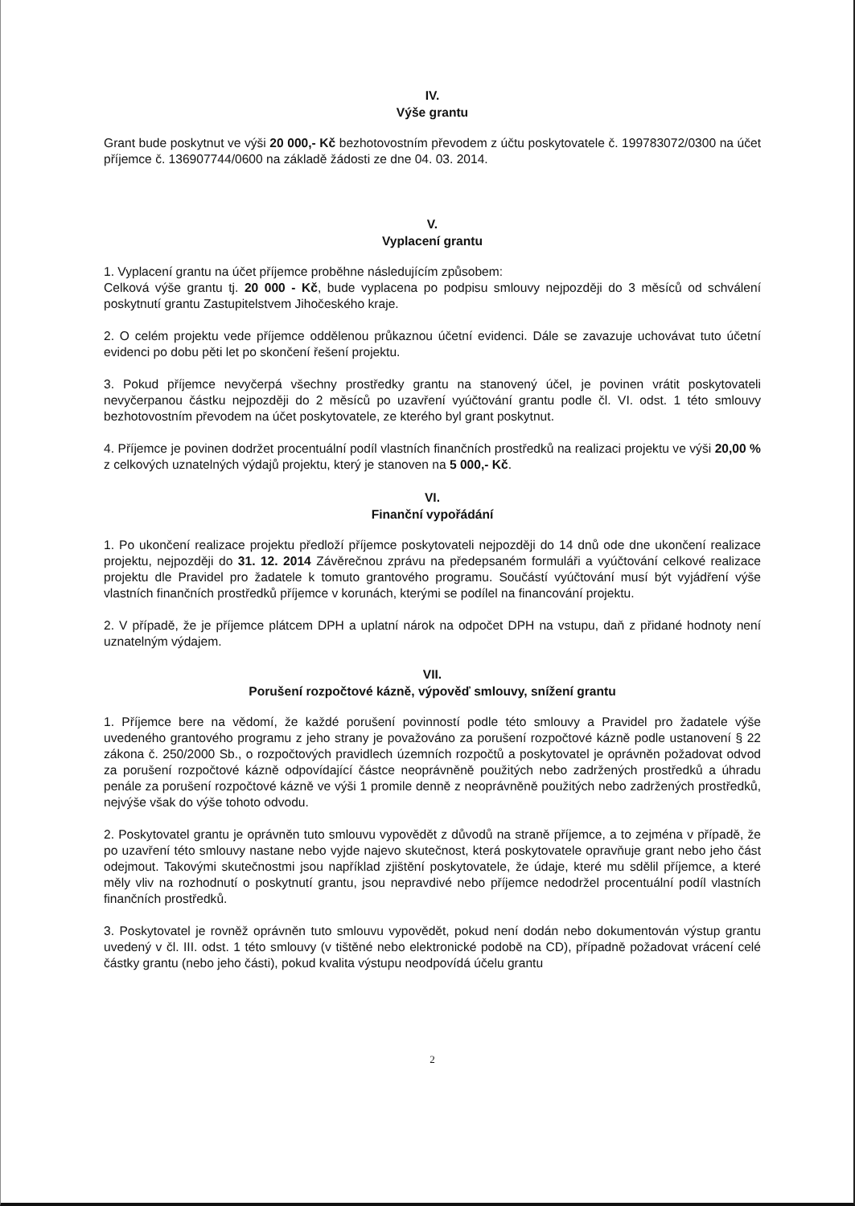IV.
Výše grantu
Grant bude poskytnut ve výši 20 000,- Kč bezhotovostním převodem z účtu poskytovatele č. 199783072/0300 na účet příjemce č. 136907744/0600 na základě žádosti ze dne 04. 03. 2014.
V.
Vyplacení grantu
1. Vyplacení grantu na účet příjemce proběhne následujícím způsobem:
Celková výše grantu tj. 20 000 - Kč, bude vyplacena po podpisu smlouvy nejpozději do 3 měsíců od schválení poskytnutí grantu Zastupitelstvem Jihočeského kraje.
2. O celém projektu vede příjemce oddělenou průkaznou účetní evidenci. Dále se zavazuje uchovávat tuto účetní evidenci po dobu pěti let po skončení řešení projektu.
3. Pokud příjemce nevyčerpá všechny prostředky grantu na stanovený účel, je povinen vrátit poskytovateli nevyčerpanou částku nejpozději do 2 měsíců po uzavření vyúčtování grantu podle čl. VI. odst. 1 této smlouvy bezhotovostním převodem na účet poskytovatele, ze kterého byl grant poskytnut.
4. Příjemce je povinen dodržet procentuální podíl vlastních finančních prostředků na realizaci projektu ve výši 20,00 % z celkových uznatelných výdajů projektu, který je stanoven na 5 000,- Kč.
VI.
Finanční vypořádání
1. Po ukončení realizace projektu předloží příjemce poskytovateli nejpozději do 14 dnů ode dne ukončení realizace projektu, nejpozději do 31. 12. 2014 Závěrečnou zprávu na předepsaném formuláři a vyúčtování celkové realizace projektu dle Pravidel pro žadatele k tomuto grantového programu. Součástí vyúčtování musí být vyjádření výše vlastních finančních prostředků příjemce v korunách, kterými se podílel na financování projektu.
2. V případě, že je příjemce plátcem DPH a uplatní nárok na odpočet DPH na vstupu, daň z přidané hodnoty není uznatelným výdajem.
VII.
Porušení rozpočtové kázně, výpověď smlouvy, snížení grantu
1. Příjemce bere na vědomí, že každé porušení povinností podle této smlouvy a Pravidel pro žadatele výše uvedeného grantového programu z jeho strany je považováno za porušení rozpočtové kázně podle ustanovení § 22 zákona č. 250/2000 Sb., o rozpočtových pravidlech územních rozpočtů a poskytovatel je oprávněn požadovat odvod za porušení rozpočtové kázně odpovídající částce neoprávněně použitých nebo zadržených prostředků a úhradu penále za porušení rozpočtové kázně ve výši 1 promile denně z neoprávněně použitých nebo zadržených prostředků, nejvýše však do výše tohoto odvodu.
2. Poskytovatel grantu je oprávněn tuto smlouvu vypovědět z důvodů na straně příjemce, a to zejména v případě, že po uzavření této smlouvy nastane nebo vyjde najevo skutečnost, která poskytovatele opravňuje grant nebo jeho část odejmout. Takovými skutečnostmi jsou například zjištění poskytovatele, že údaje, které mu sdělil příjemce, a které měly vliv na rozhodnutí o poskytnutí grantu, jsou nepravdivé nebo příjemce nedodržel procentuální podíl vlastních finančních prostředků.
3. Poskytovatel je rovněž oprávněn tuto smlouvu vypovědět, pokud není dodán nebo dokumentován výstup grantu uvedený v čl. III. odst. 1 této smlouvy (v tištěné nebo elektronické podobě na CD), případně požadovat vrácení celé částky grantu (nebo jeho části), pokud kvalita výstupu neodpovídá účelu grantu
2